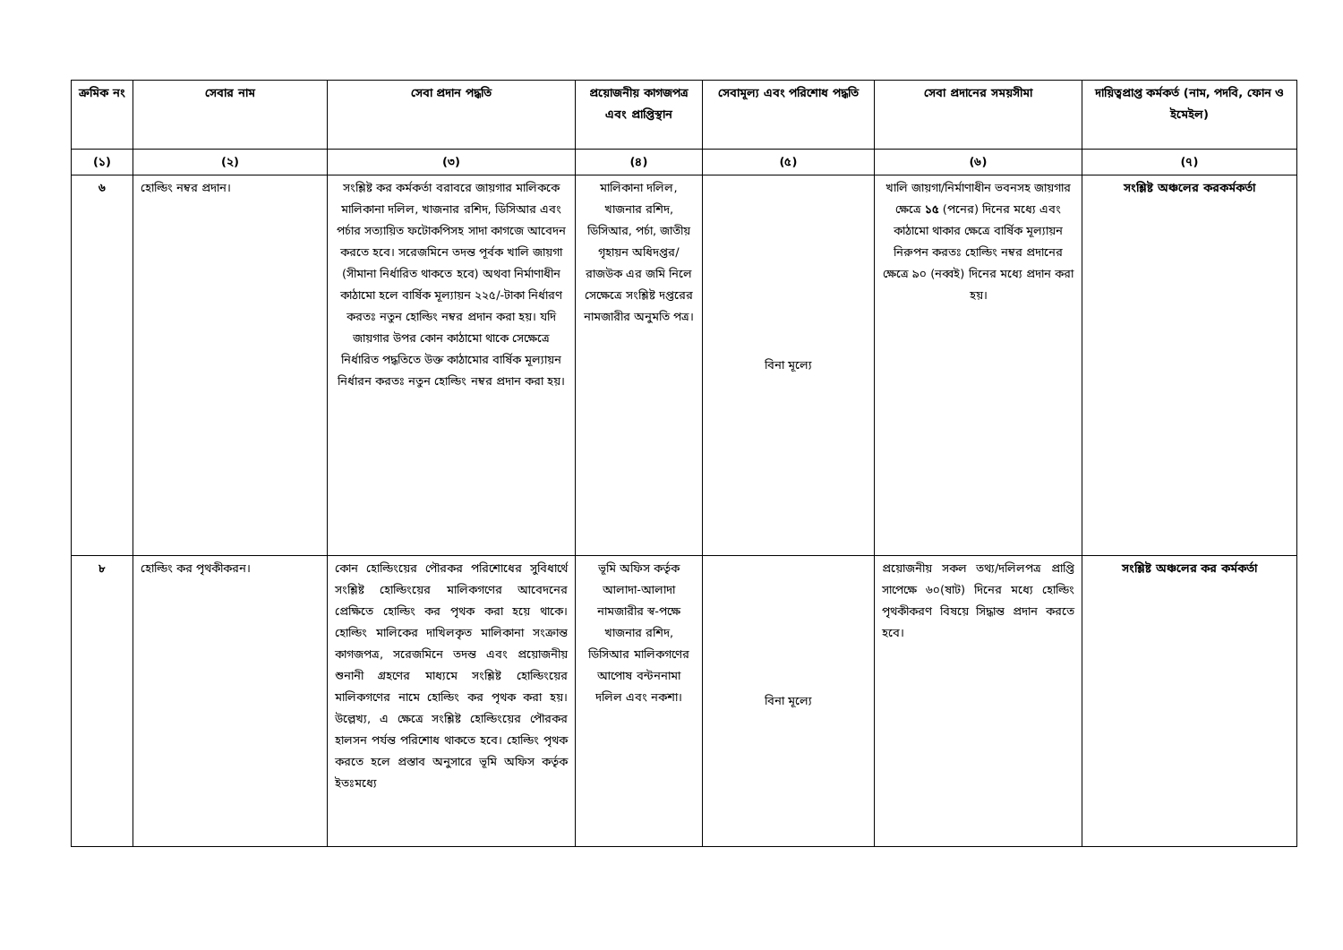| ক্রমিক নং | সেবার নাম | সেবা প্রদান পদ্ধতি | প্রয়োজনীয় কাগজপত্র এবং প্রাপ্তিস্থান | সেবামূল্য এবং পরিশোধ পদ্ধতি | সেবা প্রদানের সময়সীমা | দায়িত্বপ্রাপ্ত কর্মকর্ত (নাম, পদবি, ফোন ও ইমেইল) |
| --- | --- | --- | --- | --- | --- | --- |
| (১) | (২) | (৩) | (৪) | (৫) | (৬) | (৭) |
| ৬ | হোল্ডিং নম্বর প্রদান। | সংশ্লিষ্ট কর কর্মকর্তা বরাবরে জায়গার মালিককে মালিকানা দলিল, খাজনার রশিদ, ডিসিআর এবং পর্চার সত্যায়িত ফটোকপিসহ সাদা কাগজে আবেদন করতে হবে। সরেজমিনে তদন্ত পূর্বক খালি জায়গা (সীমানা নির্ধারিত থাকতে হবে) অথবা নির্মাণাধীন কাঠামো হলে বার্ষিক মূল্যায়ন ২২৫/-টাকা নির্ধারণ করতঃ নতুন হোল্ডিং নম্বর প্রদান করা হয়। যদি জায়গার উপর কোন কাঠামো থাকে সেক্ষেত্রে নির্ধারিত পদ্ধতিতে উক্ত কাঠামোর বার্ষিক মূল্যায়ন নির্ধারন করতঃ নতুন হোল্ডিং নম্বর প্রদান করা হয়। | মালিকানা দলিল, খাজনার রশিদ, ডিসিআর, পর্চা, জাতীয় গৃহায়ন অধিদপ্তর/রাজউক এর জমি নিলে সেক্ষেত্রে সংশ্লিষ্ট দপ্তরের নামজারীর অনুমতি পত্র। | বিনা মূল্যে | খালি জায়গা/নির্মাণাধীন ভবনসহ জায়গার ক্ষেত্রে ১৫ (পনের) দিনের মধ্যে এবং কাঠামো থাকার ক্ষেত্রে বার্ষিক মূল্যায়ন নিরুপন করতঃ হোল্ডিং নম্বর প্রদানের ক্ষেত্রে ৯০ (নব্বই) দিনের মধ্যে প্রদান করা হয়। | সংশ্লিষ্ট অঞ্চলের করকর্মকর্তা |
| ৮ | হোল্ডিং কর পৃথকীকরন। | কোন হোল্ডিংয়ের পৌরকর পরিশোধের সুবিধার্থে সংশ্লিষ্ট হোল্ডিংয়ের মালিকগণের আবেদনের প্রেক্ষিতে হোল্ডিং কর পৃথক করা হয়ে থাকে। হোল্ডিং মালিকের দাখিলকৃত মালিকানা সংক্রান্ত কাগজপত্র, সরেজমিনে তদন্ত এবং প্রয়োজনীয় শুনানী গ্রহণের মাধ্যমে সংশ্লিষ্ট হোল্ডিংয়ের মালিকগণের নামে হোল্ডিং কর পৃথক করা হয়। উল্লেখ্য, এ ক্ষেত্রে সংশ্লিষ্ট হোল্ডিংয়ের পৌরকর হালসন পর্যন্ত পরিশোধ থাকতে হবে। হোল্ডিং পৃথক করতে হলে প্রস্তাব অনুসারে ভূমি অফিস কর্তৃক ইতঃমধ্যে | ভূমি অফিস কর্তৃক আলাদা-আলাদা নামজারীর স্ব-পক্ষে খাজনার রশিদ, ডিসিআর মালিকগণের আপোষ বন্টননামা দলিল এবং নকশা। | বিনা মূল্যে | প্রয়োজনীয় সকল তথ্য/দলিলপত্র প্রাপ্তি সাপেক্ষে ৬০(ষাট) দিনের মধ্যে হোল্ডিং পৃথকীকরণ বিষয়ে সিদ্ধান্ত প্রদান করতে হবে। | সংশ্লিষ্ট অঞ্চলের কর কর্মকর্তা |